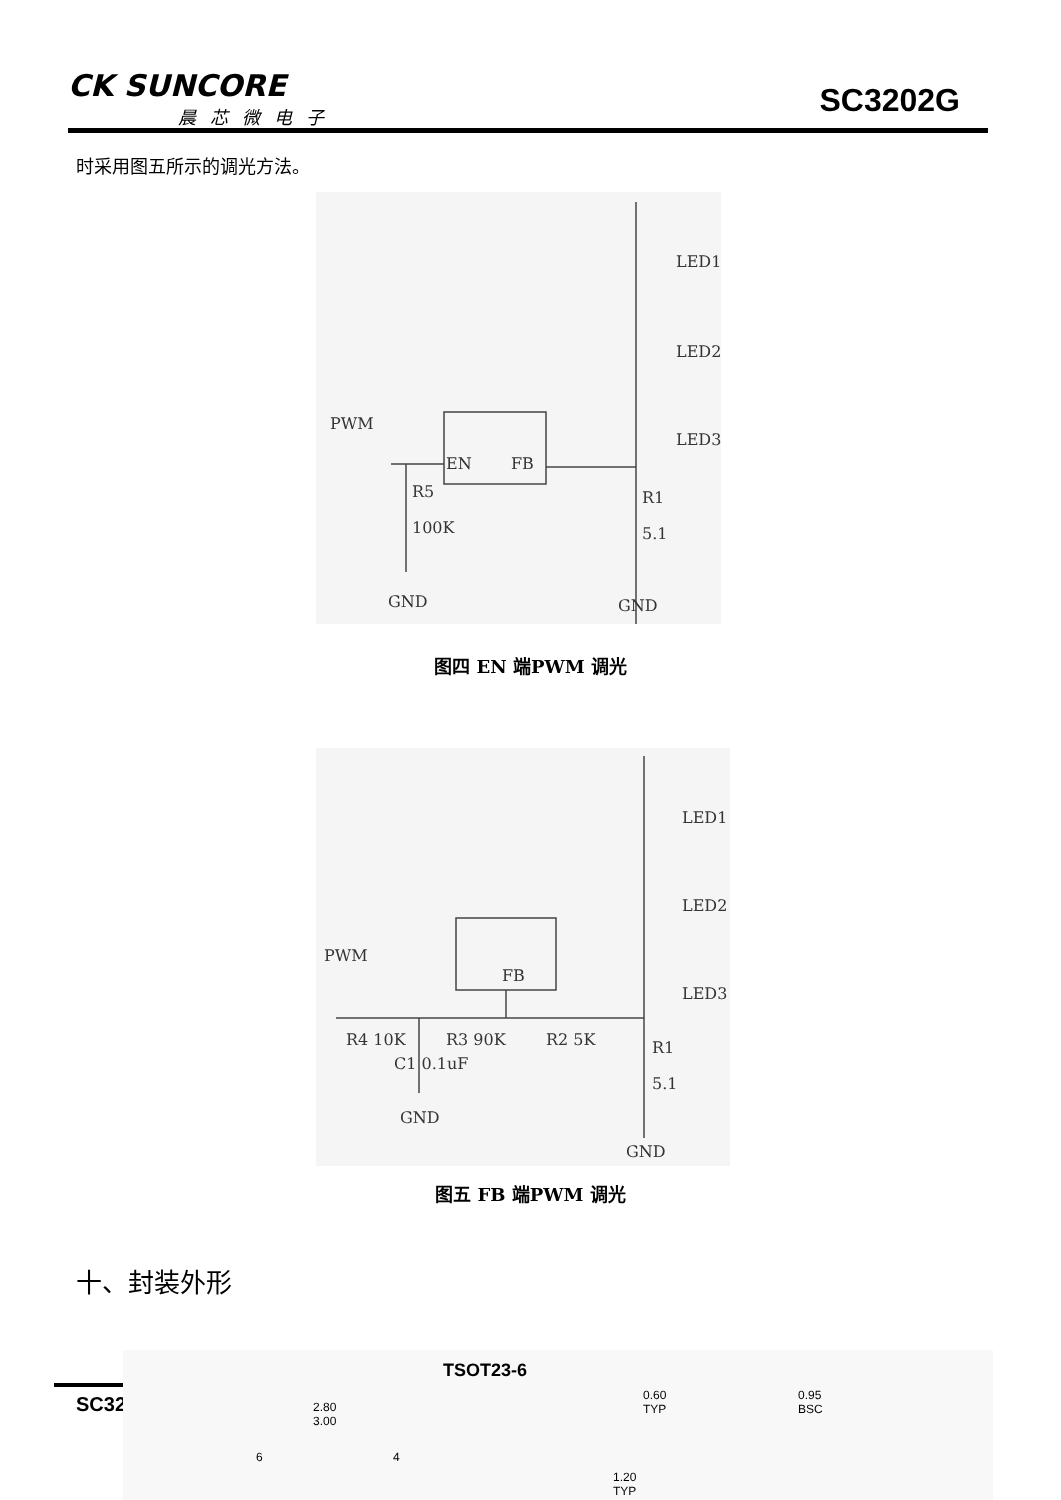CK SUNCORE
晨芯微电子
SC3202G
时采用图五所示的调光方法。
LED1
LED2
LED3
PWM
EN FB
R5
100K
R1
5.1
GND GND
图四 EN 端PWM 调光
LED1
LED2
LED3
PWM
FB
R4 10K R3 90K R2 5K
C1 0.1uF
R1
5.1
GND
GND
图五 FB 端PWM 调光
十、封装外形
SC32
TSOT23-6
2.80
3.00
6 4
0.60
TYP
0.95
BSC
1.20
TYP